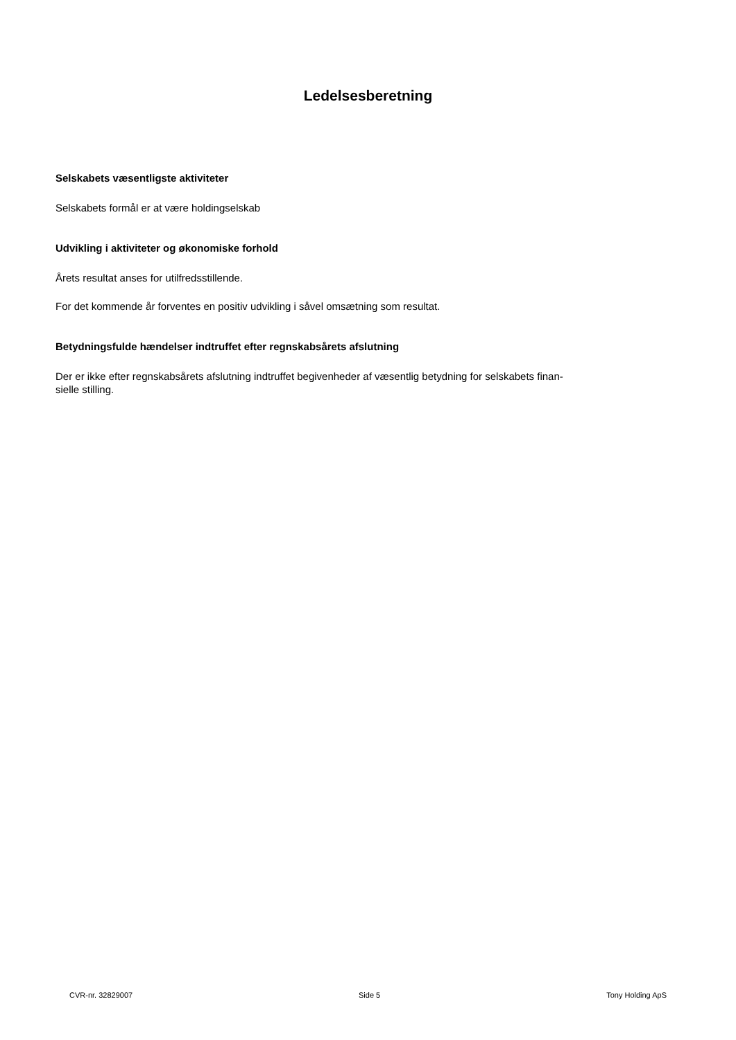Ledelsesberetning
Selskabets væsentligste aktiviteter
Selskabets formål er at være holdingselskab
Udvikling i aktiviteter og økonomiske forhold
Årets resultat anses for utilfredsstillende.
For det kommende år forventes en positiv udvikling i såvel omsætning som resultat.
Betydningsfulde hændelser indtruffet efter regnskabsårets afslutning
Der er ikke efter regnskabsårets afslutning indtruffet begivenheder af væsentlig betydning for selskabets finan-
sielle stilling.
CVR-nr. 32829007 Side 5 Tony Holding ApS